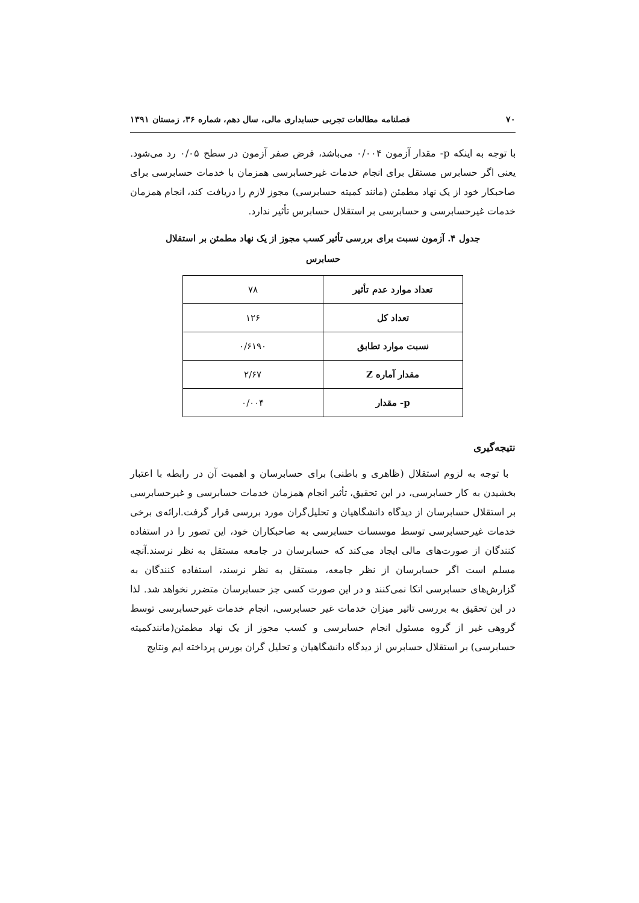۷۰ فصلنامه مطالعات تجربی حسابداری مالی، سال دهم، شماره ۳۶، زمستان ۱۳۹۱
با توجه به اینکه p- مقدار آزمون ۰/۰۰۴ می‌باشد، فرض صفر آزمون در سطح ۰/۰۵ رد می‌شود. یعنی اگر حسابرس مستقل برای انجام خدمات غیرحسابرسی همزمان با خدمات حسابرسی برای صاحبکار خود از یک نهاد مطمئن (مانند کمیته حسابرسی) مجوز لازم را دریافت کند، انجام همزمان خدمات غیرحسابرسی و حسابرسی بر استقلال حسابرس تأثیر ندارد.
جدول ۴. آزمون نسبت برای بررسی تأثیر کسب مجوز از یک نهاد مطمئن بر استقلال
حسابرس
| تعداد موارد عدم تأثیر | ۷۸ |
| تعداد کل | ۱۲۶ |
| نسبت موارد تطابق | ۰/۶۱۹۰ |
| مقدار آماره Z | ۲/۶۷ |
| p- مقدار | ۰/۰۰۴ |
نتیجه‌گیری
با توجه به لزوم استقلال (ظاهری و باطنی) برای حسابرسان و اهمیت آن در رابطه با اعتبار بخشیدن به کار حسابرسی، در این تحقیق، تأثیر انجام همزمان خدمات حسابرسی و غیرحسابرسی بر استقلال حسابرسان از دیدگاه دانشگاهیان و تحلیل‌گران مورد بررسی قرار گرفت.ارائه‌ی برخی خدمات غیرحسابرسی توسط موسسات حسابرسی به صاحبکاران خود، این تصور را در استفاده کنندگان از صورت‌های مالی ایجاد می‌کند که حسابرسان در جامعه مستقل به نظر نرسند.آنچه مسلم است اگر حسابرسان از نظر جامعه، مستقل به نظر نرسند، استفاده کنندگان به گزارش‌های حسابرسی اتکا نمی‌کنند و در این صورت کسی جز حسابرسان متضرر نخواهد شد. لذا در این تحقیق به بررسی تاثیر میزان خدمات غیر حسابرسی، انجام خدمات غیرحسابرسی توسط گروهی غیر از گروه مسئول انجام حسابرسی و کسب مجوز از یک نهاد مطمئن(مانندکمیته حسابرسی) بر استقلال حسابرس از دیدگاه دانشگاهیان و تحلیل گران بورس پرداخته ایم ونتایج